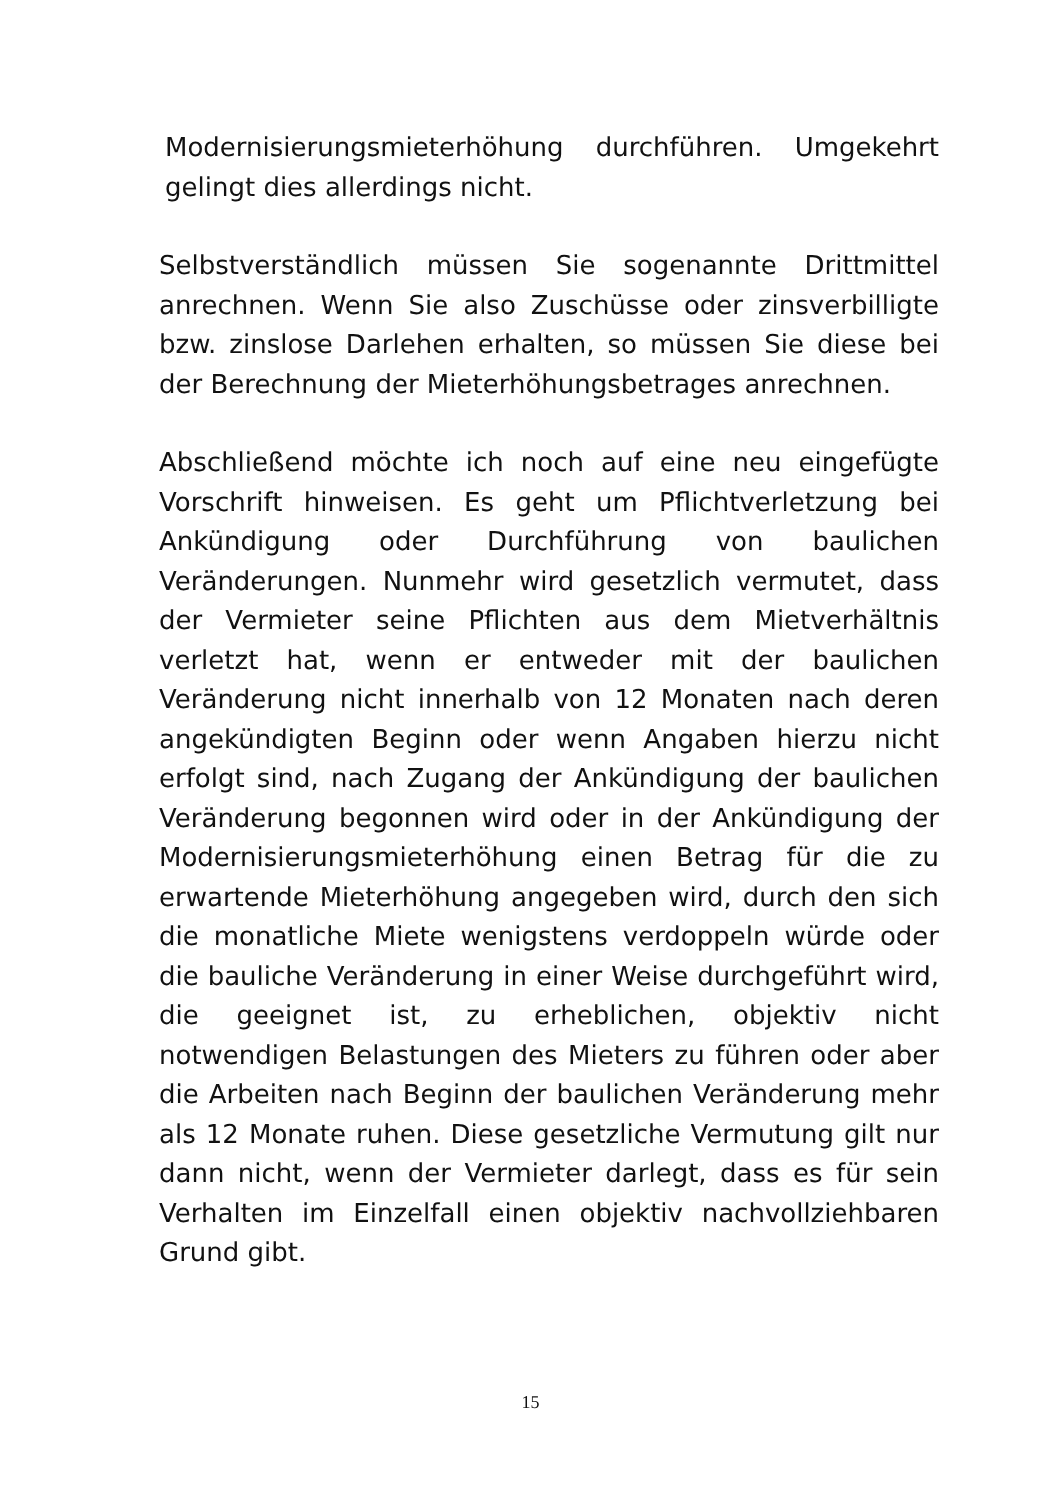Modernisierungsmieterhöhung durchführen. Umgekehrt gelingt dies allerdings nicht.
Selbstverständlich müssen Sie sogenannte Drittmittel anrechnen. Wenn Sie also Zuschüsse oder zinsverbilligte bzw. zinslose Darlehen erhalten, so müssen Sie diese bei der Berechnung der Mieterhöhungsbetrages anrechnen.
Abschließend möchte ich noch auf eine neu eingefügte Vorschrift hinweisen. Es geht um Pflichtverletzung bei Ankündigung oder Durchführung von baulichen Veränderungen. Nunmehr wird gesetzlich vermutet, dass der Vermieter seine Pflichten aus dem Mietverhältnis verletzt hat, wenn er entweder mit der baulichen Veränderung nicht innerhalb von 12 Monaten nach deren angekündigten Beginn oder wenn Angaben hierzu nicht erfolgt sind, nach Zugang der Ankündigung der baulichen Veränderung begonnen wird oder in der Ankündigung der Modernisierungsmieterhöhung einen Betrag für die zu erwartende Mieterhöhung angegeben wird, durch den sich die monatliche Miete wenigstens verdoppeln würde oder die bauliche Veränderung in einer Weise durchgeführt wird, die geeignet ist, zu erheblichen, objektiv nicht notwendigen Belastungen des Mieters zu führen oder aber die Arbeiten nach Beginn der baulichen Veränderung mehr als 12 Monate ruhen. Diese gesetzliche Vermutung gilt nur dann nicht, wenn der Vermieter darlegt, dass es für sein Verhalten im Einzelfall einen objektiv nachvollziehbaren Grund gibt.
15